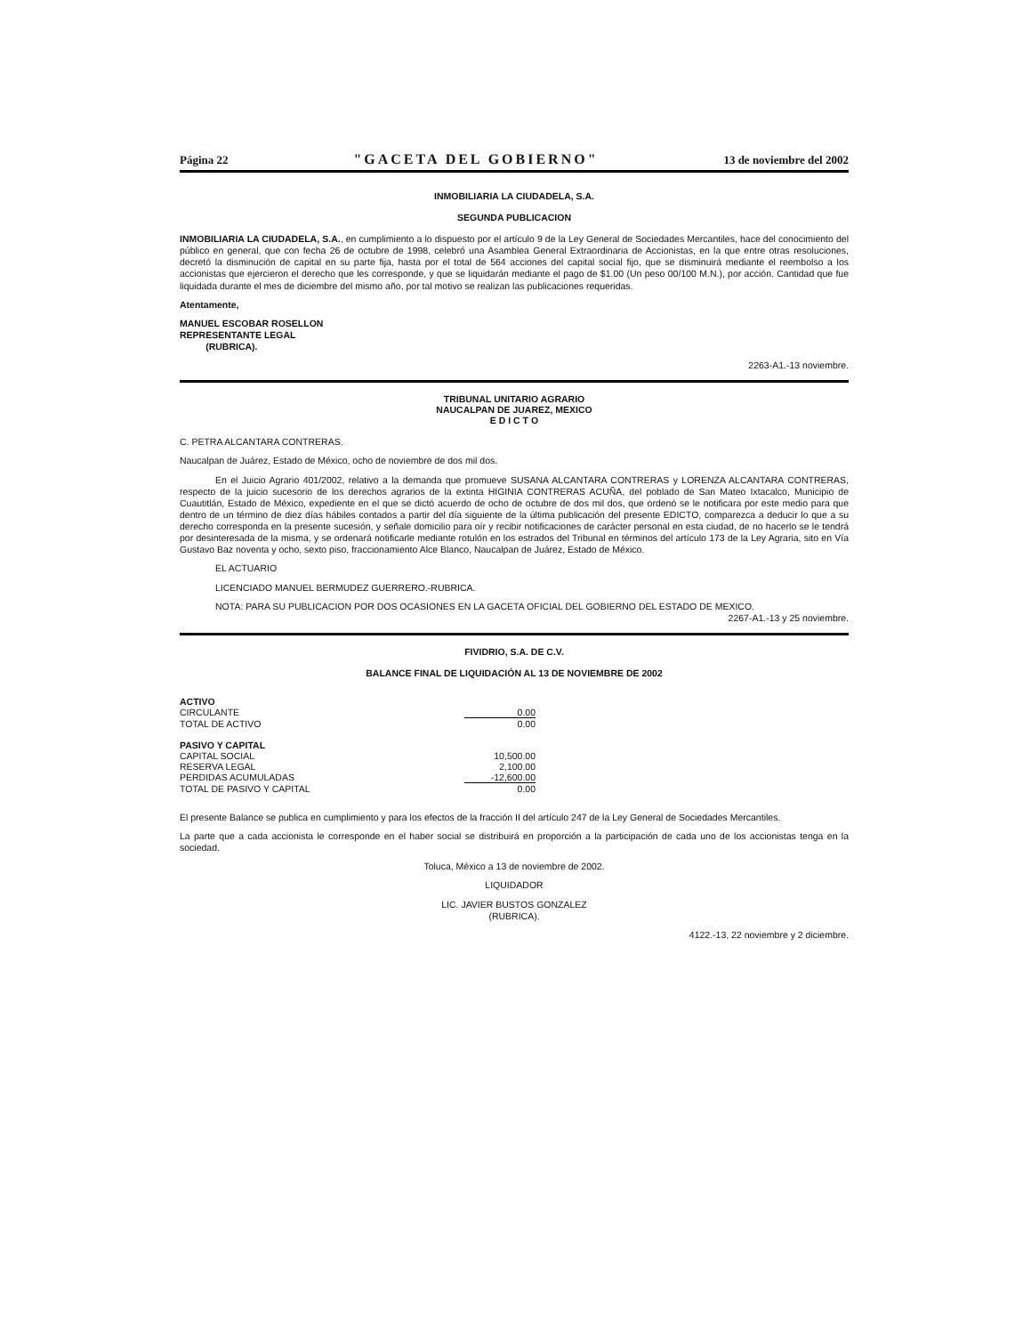Página 22 "GACETA DEL GOBIERNO" 13 de noviembre del 2002
INMOBILIARIA LA CIUDADELA, S.A.
SEGUNDA PUBLICACION
INMOBILIARIA LA CIUDADELA, S.A., en cumplimiento a lo dispuesto por el artículo 9 de la Ley General de Sociedades Mercantiles, hace del conocimiento del público en general, que con fecha 26 de octubre de 1998, celebró una Asamblea General Extraordinaria de Accionistas, en la que entre otras resoluciones, decretó la disminución de capital en su parte fija, hasta por el total de 564 acciones del capital social fijo, que se disminuirá mediante el reembolso a los accionistas que ejercieron el derecho que les corresponde, y que se liquidarán mediante el pago de $1.00 (Un peso 00/100 M.N.), por acción. Cantidad que fue liquidada durante el mes de diciembre del mismo año, por tal motivo se realizan las publicaciones requeridas.
Atentamente,
MANUEL ESCOBAR ROSELLON
REPRESENTANTE LEGAL
(RUBRICA).
2263-A1.-13 noviembre.
TRIBUNAL UNITARIO AGRARIO
NAUCALPAN DE JUAREZ, MEXICO
E D I C T O
C. PETRA ALCANTARA CONTRERAS.
Naucalpan de Juárez, Estado de México, ocho de noviembre de dos mil dos.
En el Juicio Agrario 401/2002, relativo a la demanda que promueve SUSANA ALCANTARA CONTRERAS y LORENZA ALCANTARA CONTRERAS, respecto de la juicio sucesorio de los derechos agrarios de la extinta HIGINIA CONTRERAS ACUÑA, del poblado de San Mateo Ixtacalco, Municipio de Cuautitlán, Estado de México, expediente en el que se dictó acuerdo de ocho de octubre de dos mil dos, que ordenó se le notificara por este medio para que dentro de un término de diez días hábiles contados a partir del día siguiente de la última publicación del presente EDICTO, comparezca a deducir lo que a su derecho corresponda en la presente sucesión, y señale domicilio para oír y recibir notificaciones de carácter personal en esta ciudad, de no hacerlo se le tendrá por desinteresada de la misma, y se ordenará notificarle mediante rotulón en los estrados del Tribunal en términos del artículo 173 de la Ley Agraria, sito en Vía Gustavo Baz noventa y ocho, sexto piso, fraccionamiento Alce Blanco, Naucalpan de Juárez, Estado de México.
EL ACTUARIO
LICENCIADO MANUEL BERMUDEZ GUERRERO.-RUBRICA.
NOTA: PARA SU PUBLICACION POR DOS OCASIONES EN LA GACETA OFICIAL DEL GOBIERNO DEL ESTADO DE MEXICO.
2267-A1.-13 y 25 noviembre.
FIVIDRIO, S.A. DE C.V.
BALANCE FINAL DE LIQUIDACIÓN AL 13 DE NOVIEMBRE DE 2002
| ACTIVO | |
| CIRCULANTE | 0.00 |
| TOTAL DE ACTIVO | 0.00 |
| PASIVO Y CAPITAL | |
| CAPITAL SOCIAL | 10,500.00 |
| RESERVA LEGAL | 2,100.00 |
| PERDIDAS ACUMULADAS | -12,600.00 |
| TOTAL DE PASIVO Y CAPITAL | 0.00 |
El presente Balance se publica en cumplimiento y para los efectos de la fracción II del artículo 247 de la Ley General de Sociedades Mercantiles.
La parte que a cada accionista le corresponde en el haber social se distribuirá en proporción a la participación de cada uno de los accionistas tenga en la sociedad.
Toluca, México a 13 de noviembre de 2002.
LIQUIDADOR
LIC. JAVIER BUSTOS GONZALEZ
(RUBRICA).
4122.-13, 22 noviembre y 2 diciembre.